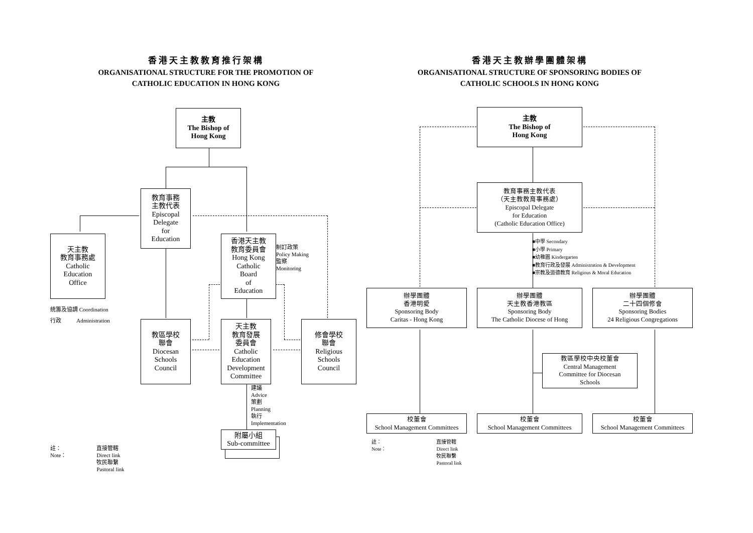香港天主教教育推行架構
ORGANISATIONAL STRUCTURE FOR THE PROMOTION OF
CATHOLIC EDUCATION IN HONG KONG
主教
The Bishop of
Hong Kong
教育事務
主教代表
Episcopal
Delegate
for
Education
天主教
教育事務處
Catholic
Education
Office
香港天主教
教育委員會
Hong Kong
Catholic
Board
of
Education
制訂政策
Policy Making
監察
Monitoring
統籌及協調 Coordination
行政 Administration
教區學校
聯會
Diocesan
Schools
Council
天主教
教育發展
委員會
Catholic
Education
Development
Committee
修會學校
聯會
Religious
Schools
Council
建議
Advice
策劃
Planning
執行
Implementation
附屬小組
Sub-committee
註：
Note：
直接管轄
Direct link
牧民聯繫
Pastoral link
香港天主教辦學團體架構
ORGANISATIONAL STRUCTURE OF SPONSORING BODIES OF
CATHOLIC SCHOOLS IN HONG KONG
主教
The Bishop of
Hong Kong
教育事務主教代表
（天主教教育事務處）
Episcopal Delegate
for Education
(Catholic Education Office)
■中學 Secondary
■小學 Primary
■幼稚園 Kindergarten
■教育行政及發展 Administration & Development
■宗教及道德教育 Religious & Moral Education
辦學團體
香港明愛
Sponsoring Body
Caritas - Hong Kong
辦學團體
天主教香港教區
Sponsoring Body
The Catholic Diocese of Hong
辦學團體
二十四個修會
Sponsoring Bodies
24 Religious Congregations
教區學校中央校董會
Central Management
Committee for Diocesan
Schools
校董會
School Management Committees
校董會
School Management Committees
校董會
School Management Committees
註：
Note：
直接管轄
Direct link
牧民聯繫
Pastoral link